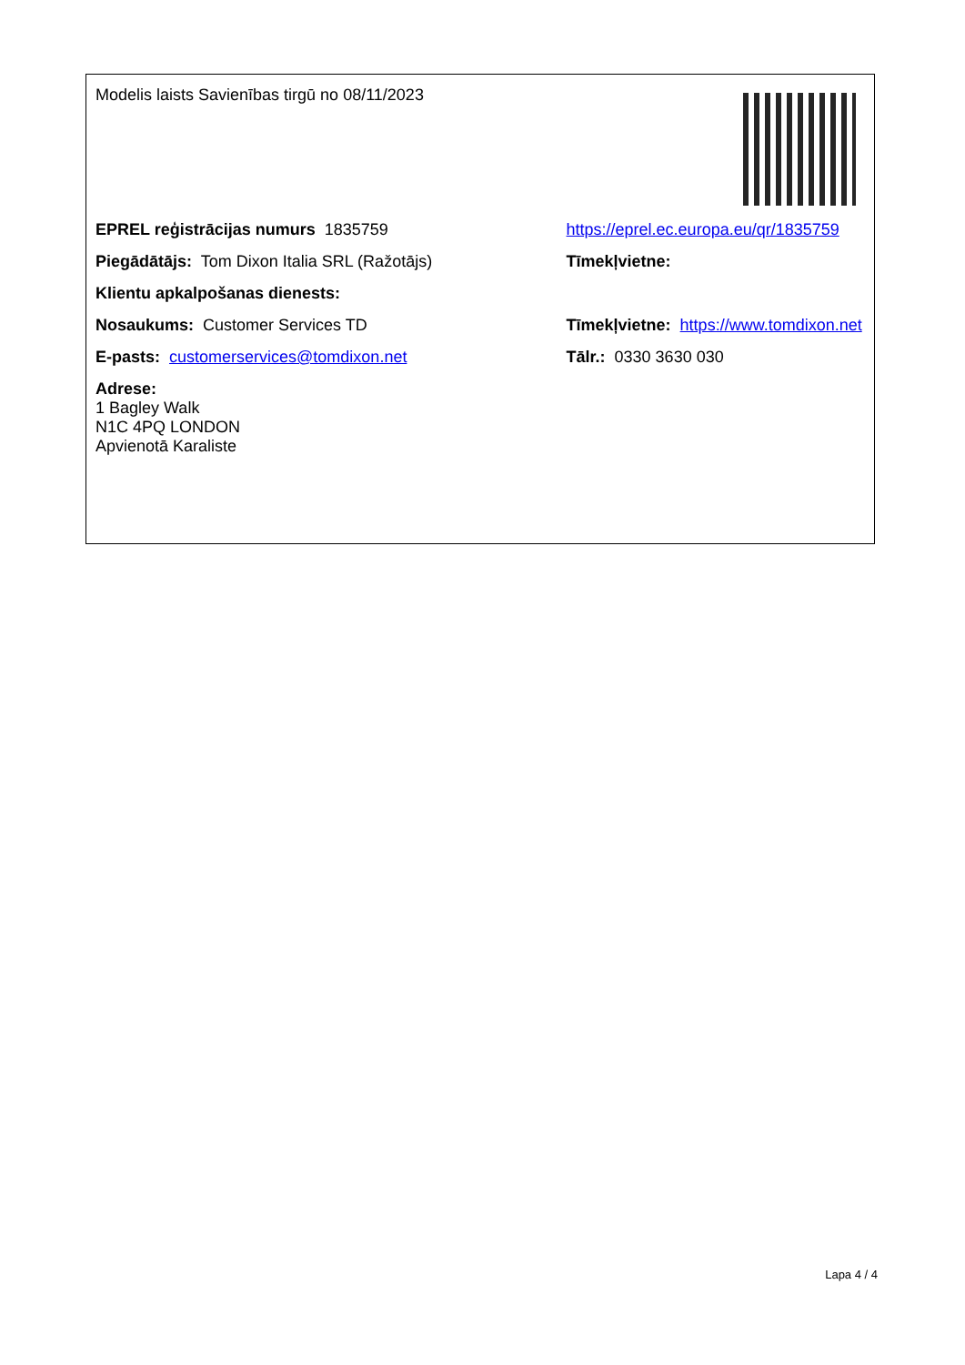Modelis laists Savienības tirgū no 08/11/2023
EPREL reģistrācijas numurs 1835759 https://eprel.ec.europa.eu/qr/1835759
Piegādātājs: Tom Dixon Italia SRL (Ražotājs) Tīmekļvietne:
Klientu apkalpošanas dienests:
Nosaukums: Customer Services TD Tīmekļvietne: https://www.tomdixon.net
E-pasts: customerservices@tomdixon.net Tālr.: 0330 3630 030
Adrese:
1 Bagley Walk
N1C 4PQ LONDON
Apvienotā Karaliste
Lapa 4 / 4